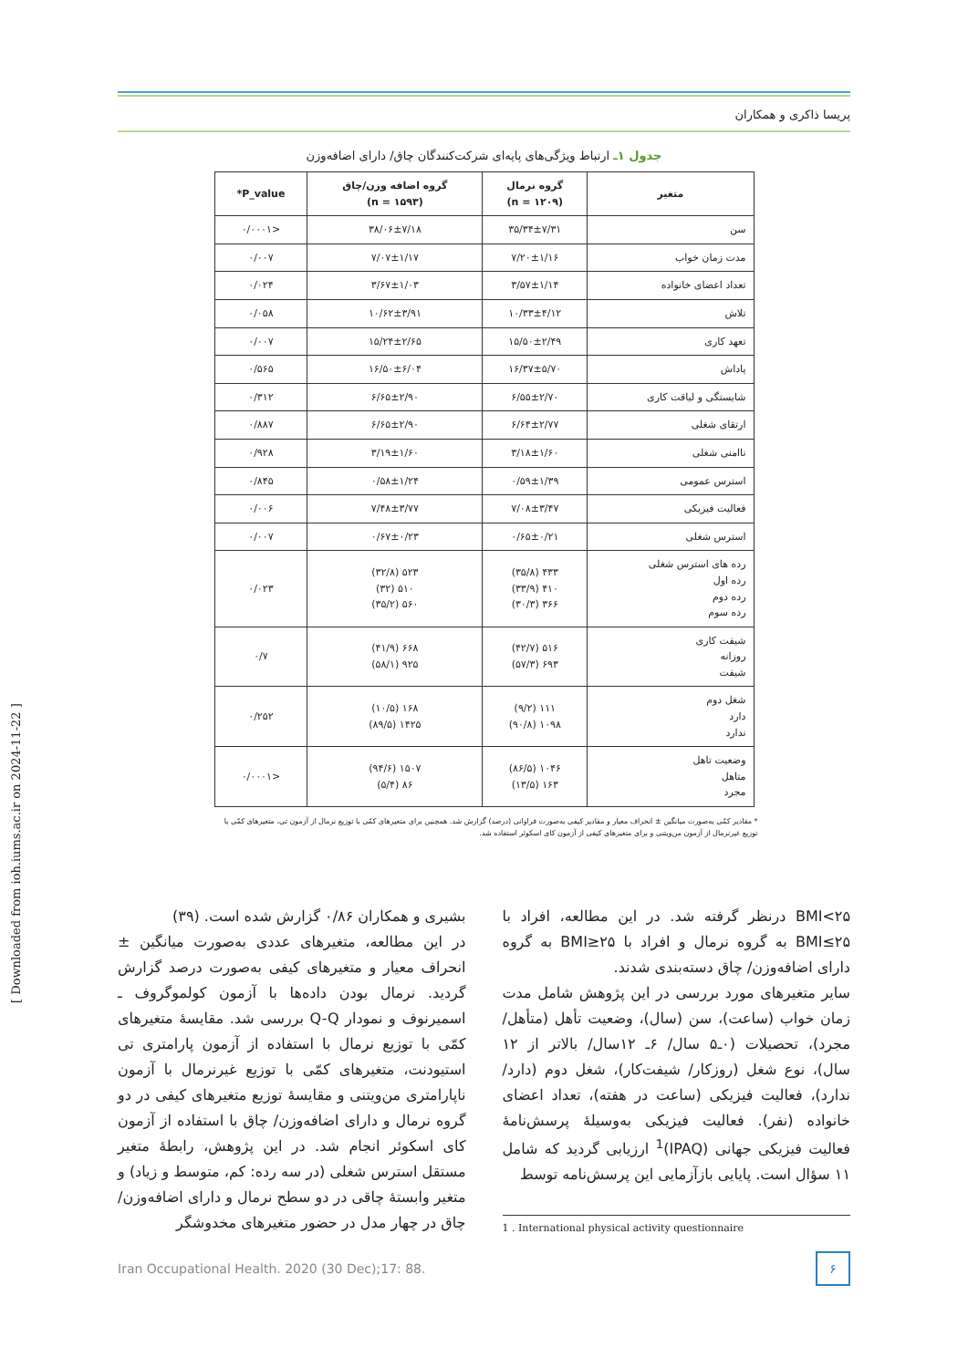پریسا ذاکری و همکاران
جدول ۱ـ ارتباط ویژگی‌های پایه‌ای شرکت‌کنندگان چاق/ دارای اضافه‌وزن
| متغیر | گروه نرمال (n = ۱۲۰۹) | گروه اضافه وزن/چاق (n = ۱۵۹۳) | P_value* |
| --- | --- | --- | --- |
| سن | ۳۵/۳۴±۷/۳۱ | ۳۸/۰۶±۷/۱۸ | <۰/۰۰۰۱ |
| مدت زمان خواب | ۷/۲۰±۱/۱۶ | ۷/۰۷±۱/۱۷ | ۰/۰۰۷ |
| تعداد اعضای خانواده | ۳/۵۷±۱/۱۴ | ۳/۶۷±۱/۰۳ | ۰/۰۲۴ |
| تلاش | ۱۰/۳۳±۴/۱۲ | ۱۰/۶۲±۳/۹۱ | ۰/۰۵۸ |
| تعهد کاری | ۱۵/۵۰±۲/۴۹ | ۱۵/۲۴±۲/۶۵ | ۰/۰۰۷ |
| پاداش | ۱۶/۳۷±۵/۷۰ | ۱۶/۵۰±۶/۰۴ | ۰/۵۶۵ |
| شایستگی و لیاقت کاری | ۶/۵۵±۲/۷۰ | ۶/۶۵±۲/۹۰ | ۰/۳۱۲ |
| ارتقای شغلی | ۶/۶۴±۲/۷۷ | ۶/۶۵±۲/۹۰ | ۰/۸۸۷ |
| ناامنی شغلی | ۳/۱۸±۱/۶۰ | ۳/۱۹±۱/۶۰ | ۰/۹۲۸ |
| استرس عمومی | ۰/۵۹±۱/۳۹ | ۰/۵۸±۱/۲۴ | ۰/۸۴۵ |
| فعالیت فیزیکی | ۷/۰۸±۳/۴۷ | ۷/۴۸±۳/۷۷ | ۰/۰۰۶ |
| استرس شغلی | ۰/۶۵±۰/۲۱ | ۰/۶۷±۰/۲۳ | ۰/۰۰۷ |
| رده های استرس شغلی رده اول رده دوم رده سوم | ۴۳۳ (۳۵/۸) ۴۱۰ (۳۳/۹) ۳۶۶ (۳۰/۳) | ۵۲۳ (۳۲/۸) ۵۱۰ (۳۲) ۵۶۰ (۳۵/۲) | ۰/۰۲۳ |
| شیفت کاری روزانه شیفت | ۵۱۶ (۴۲/۷) ۶۹۳ (۵۷/۳) | ۶۶۸ (۴۱/۹) ۹۲۵ (۵۸/۱) | ۰/۷ |
| شغل دوم دارد ندارد | ۱۱۱ (۹/۲) ۱۰۹۸ (۹۰/۸) | ۱۶۸ (۱۰/۵) ۱۴۲۵ (۸۹/۵) | ۰/۲۵۲ |
| وضعیت تاهل متاهل مجرد | ۱۰۴۶ (۸۶/۵) ۱۶۳ (۱۳/۵) | ۱۵۰۷ (۹۴/۶) ۸۶ (۵/۴) | <۰/۰۰۰۱ |
* مقادیر کمّی به‌صورت میانگین ± انحراف معیار و مقادیر کیفی به‌صورت فراوانی (درصد) گزارش شد. همچنین برای متغیرهای کمّی با توزیع نرمال از آزمون تی، متغیرهای کمّی با توزیع غیرنرمال از آزمون من‌ویتنی و برای متغیرهای کیفی از آزمون کای اسکوئر استفاده شد.
BMI<۲۵ درنظر گرفته شد. در این مطالعه، افراد با BMI≤۲۵ به گروه نرمال و افراد با BMI≥۲۵ به گروه دارای اضافه‌وزن/ چاق دسته‌بندی شدند.
سایر متغیرهای مورد بررسی در این پژوهش شامل مدت زمان خواب (ساعت)، سن (سال)، وضعیت تأهل (متأهل/ مجرد)، تحصیلات (۰ـ۵ سال/ ۶ـ ۱۲سال/ بالاتر از ۱۲ سال)، نوع شغل (روزکار/ شیفت‌کار)، شغل دوم (دارد/ ندارد)، فعالیت فیزیکی (ساعت در هفته)، تعداد اعضای خانواده (نفر). فعالیت فیزیکی به‌وسیلهٔ پرسش‌نامهٔ فعالیت فیزیکی جهانی (IPAQ)<sup>1</sup> ارزیابی گردید که شامل ۱۱ سؤال است. پایایی بازآزمایی این پرسش‌نامه توسط
1 . International physical activity questionnaire
بشیری و همکاران ۰/۸۶ گزارش شده است. (۳۹)
در این مطالعه، متغیرهای عددی به‌صورت میانگین ± انحراف معیار و متغیرهای کیفی به‌صورت درصد گزارش گردید. نرمال بودن داده‌ها با آزمون کولموگروف ـ اسمیرنوف و نمودار Q-Q بررسی شد. مقایسهٔ متغیرهای کمّی با توزیع نرمال با استفاده از آزمون پارامتری تی استیودنت، متغیرهای کمّی با توزیع غیرنرمال با آزمون ناپارامتری من‌ویتنی و مقایسهٔ توزیع متغیرهای کیفی در دو گروه نرمال و دارای اضافه‌وزن/ چاق با استفاده از آزمون کای اسکوئر انجام شد. در این پژوهش، رابطهٔ متغیر مستقل استرس شغلی (در سه رده: کم، متوسط و زیاد) و متغیر وابستهٔ چاقی در دو سطح نرمال و دارای اضافه‌وزن/ چاق در چهار مدل در حضور متغیرهای مخدوشگر
Iran Occupational Health. 2020 (30 Dec);17: 88. ۶
[ Downloaded from ioh.iums.ac.ir on 2024-11-22 ]